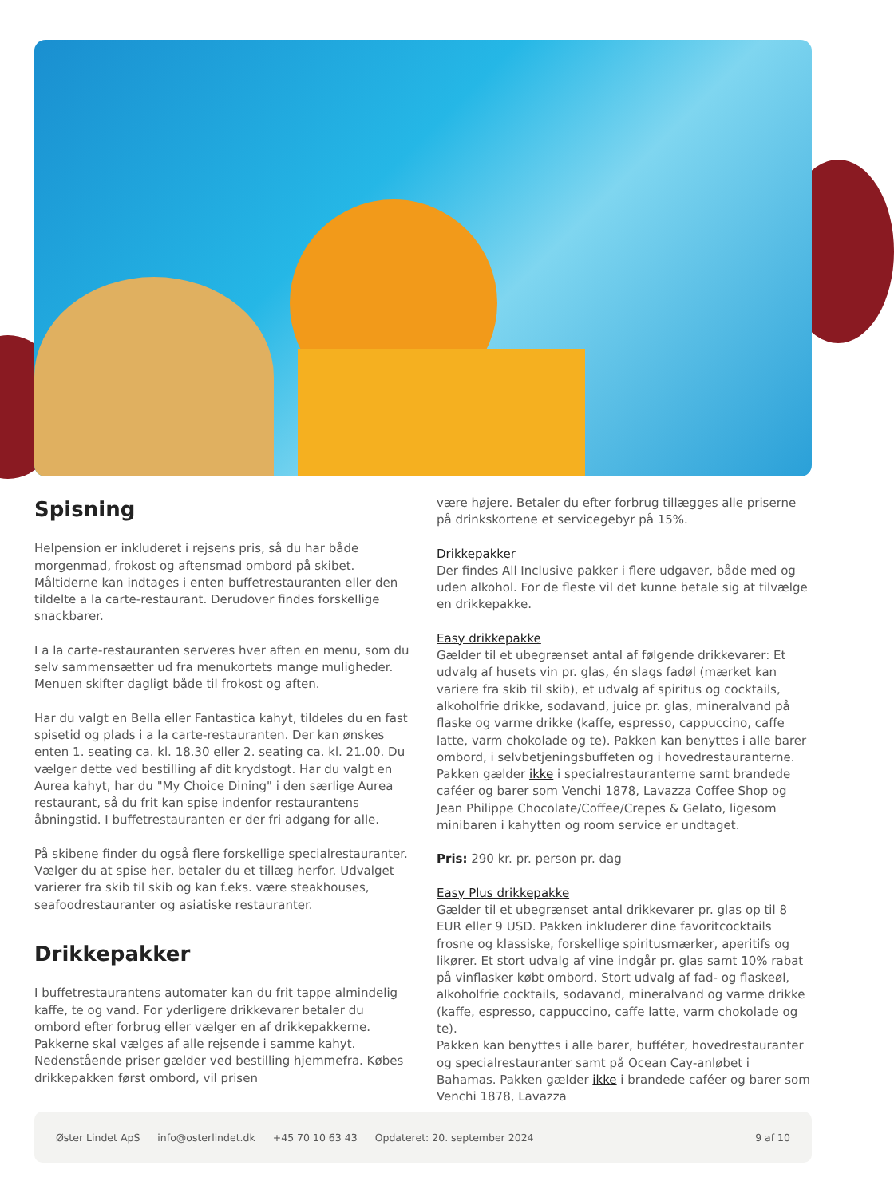Spisning
Helpension er inkluderet i rejsens pris, så du har både morgenmad, frokost og aftensmad ombord på skibet. Måltiderne kan indtages i enten buffetrestauranten eller den tildelte a la carte-restaurant. Derudover findes forskellige snackbarer.
I a la carte-restauranten serveres hver aften en menu, som du selv sammensætter ud fra menukortets mange muligheder. Menuen skifter dagligt både til frokost og aften.
Har du valgt en Bella eller Fantastica kahyt, tildeles du en fast spisetid og plads i a la carte-restauranten. Der kan ønskes enten 1. seating ca. kl. 18.30 eller 2. seating ca. kl. 21.00. Du vælger dette ved bestilling af dit krydstogt. Har du valgt en Aurea kahyt, har du "My Choice Dining" i den særlige Aurea restaurant, så du frit kan spise indenfor restaurantens åbningstid. I buffetrestauranten er der fri adgang for alle.
På skibene finder du også flere forskellige specialrestauranter. Vælger du at spise her, betaler du et tillæg herfor. Udvalget varierer fra skib til skib og kan f.eks. være steakhouses, seafoodrestauranter og asiatiske restauranter.
Drikkepakker
I buffetrestaurantens automater kan du frit tappe almindelig kaffe, te og vand. For yderligere drikkevarer betaler du ombord efter forbrug eller vælger en af drikkepakkerne. Pakkerne skal vælges af alle rejsende i samme kahyt. Nedenstående priser gælder ved bestilling hjemmefra. Købes drikkepakken først ombord, vil prisen
være højere. Betaler du efter forbrug tillægges alle priserne på drinkskortene et servicegebyr på 15%.
Drikkepakker
Der findes All Inclusive pakker i flere udgaver, både med og uden alkohol. For de fleste vil det kunne betale sig at tilvælge en drikkepakke.
Easy drikkepakke
Gælder til et ubegrænset antal af følgende drikkevarer: Et udvalg af husets vin pr. glas, én slags fadøl (mærket kan variere fra skib til skib), et udvalg af spiritus og cocktails, alkoholfrie drikke, sodavand, juice pr. glas, mineralvand på flaske og varme drikke (kaffe, espresso, cappuccino, caffe latte, varm chokolade og te). Pakken kan benyttes i alle barer ombord, i selvbetjeningsbuffeten og i hovedrestauranterne. Pakken gælder ikke i specialrestauranterne samt brandede caféer og barer som Venchi 1878, Lavazza Coffee Shop og Jean Philippe Chocolate/Coffee/Crepes & Gelato, ligesom minibaren i kahytten og room service er undtaget.
Pris: 290 kr. pr. person pr. dag
Easy Plus drikkepakke
Gælder til et ubegrænset antal drikkevarer pr. glas op til 8 EUR eller 9 USD. Pakken inkluderer dine favoritcocktails frosne og klassiske, forskellige spiritusmærker, aperitifs og likører. Et stort udvalg af vine indgår pr. glas samt 10% rabat på vinflasker købt ombord. Stort udvalg af fad- og flaskeøl, alkoholfrie cocktails, sodavand, mineralvand og varme drikke (kaffe, espresso, cappuccino, caffe latte, varm chokolade og te).
Pakken kan benyttes i alle barer, bufféter, hovedrestauranter og specialrestauranter samt på Ocean Cay-anløbet i Bahamas. Pakken gælder ikke i brandede caféer og barer som Venchi 1878, Lavazza
Øster Lindet ApS info@osterlindet.dk +45 70 10 63 43 Opdateret: 20. september 2024 9 af 10